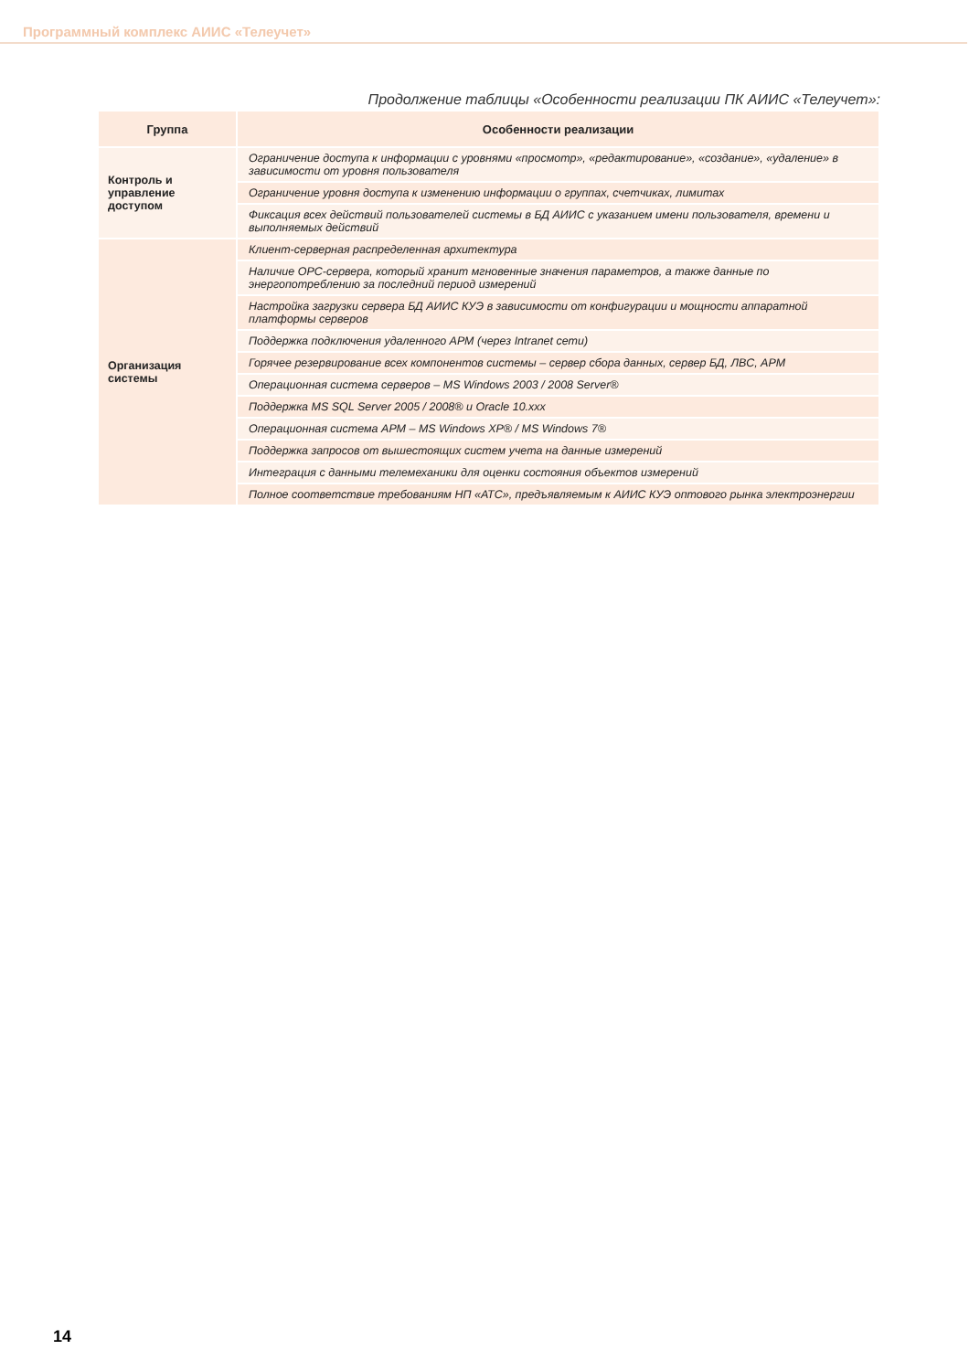Программный комплекс АИИС «Телеучет»
Продолжение таблицы «Особенности реализации ПК АИИС «Телеучет»:
| Группа | Особенности реализации |
| --- | --- |
| Контроль и управление доступом | Ограничение доступа к информации с уровнями «просмотр», «редактирование», «создание», «удаление» в зависимости от уровня пользователя |
| | Ограничение уровня доступа к изменению информации о группах, счетчиках, лимитах |
| | Фиксация всех действий пользователей системы в БД АИИС с указанием имени пользователя, времени и выполняемых действий |
| Организация системы | Клиент-серверная распределенная архитектура |
| | Наличие OPC-сервера, который хранит мгновенные значения параметров, а также данные по энергопотреблению за последний период измерений |
| | Настройка загрузки сервера БД АИИС КУЭ в зависимости от конфигурации и мощности аппаратной платформы серверов |
| | Поддержка подключения удаленного АРМ (через Intranet сети) |
| | Горячее резервирование всех компонентов системы – сервер сбора данных, сервер БД, ЛВС, АРМ |
| | Операционная система серверов – MS Windows 2003 / 2008 Server® |
| | Поддержка MS SQL Server 2005 / 2008® и Oracle 10.xxx |
| | Операционная система АРМ – MS Windows XP® / MS Windows 7® |
| | Поддержка запросов от вышестоящих систем учета на данные измерений |
| | Интеграция с данными телемеханики для оценки состояния объектов измерений |
| | Полное соответствие требованиям НП «АТС», предъявляемым к АИИС КУЭ оптового рынка электроэнергии |
14